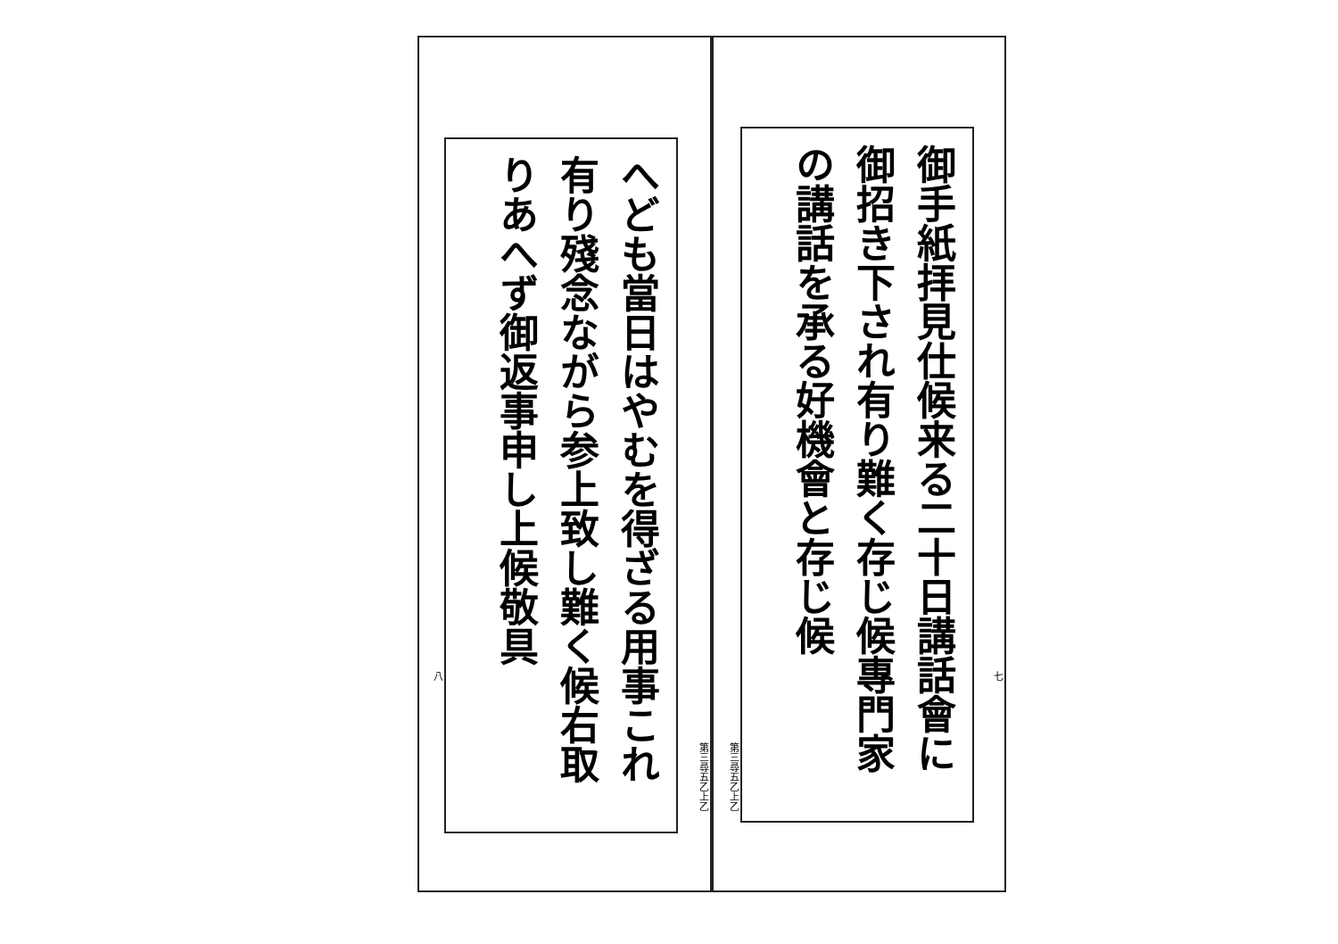七
御手紙拝見仕候来る二十日講話會に御招き下され有り難く存じ候專門家の講話を承る好機會と存じ候
第三尋五乙上乙
第三尋五乙上乙
へども當日はやむを得ざる用事これ有り殘念ながら参上致し難く候右取りあへず御返事申し上候敬具
八